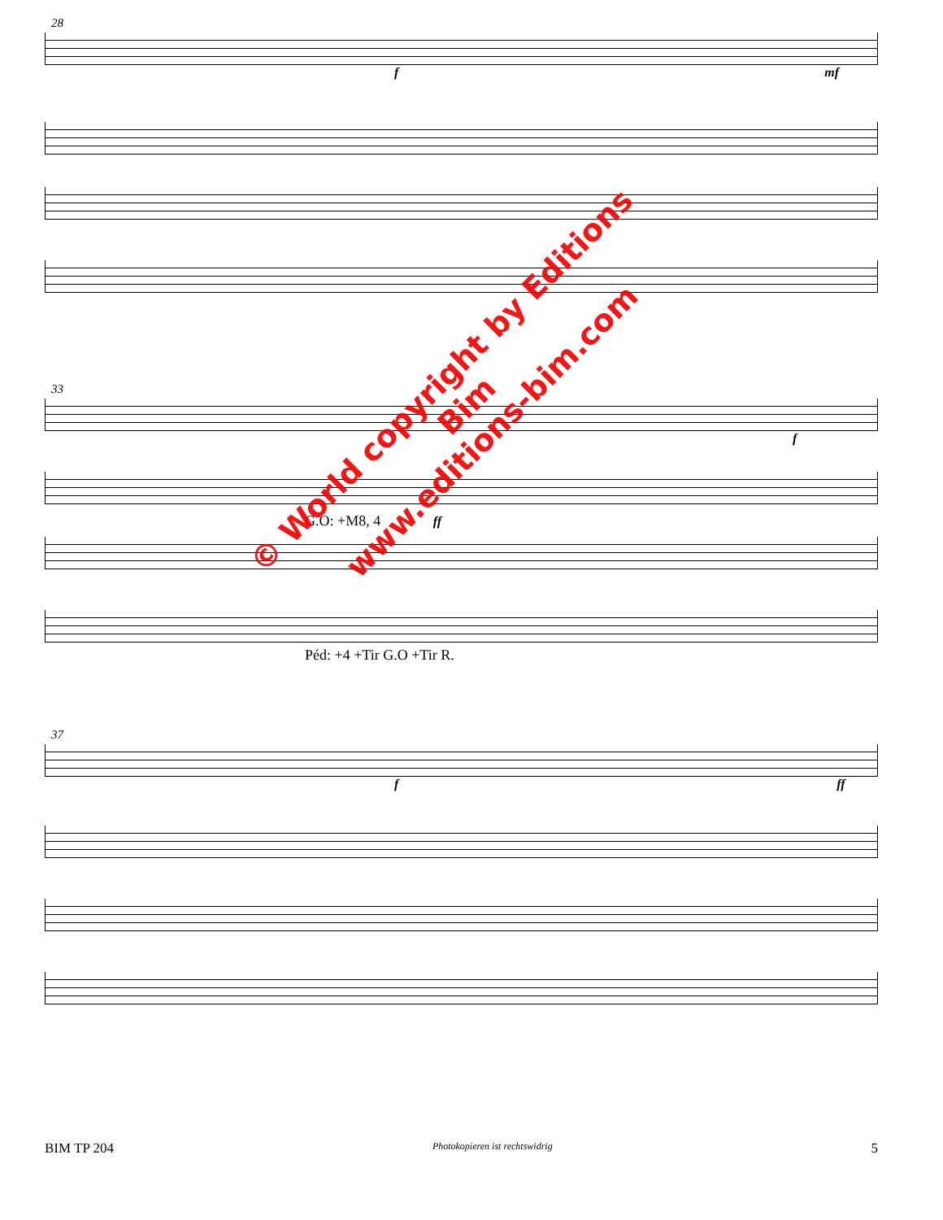28
f mf
33
f
G.O: +M8, 4 ff
Péd: +4 +Tir G.O +Tir R.
37
f ff
© World copyright by Editions Bim
www.editions-bim.com
BIM TP 204 Photokopieren ist rechtswidrig 5